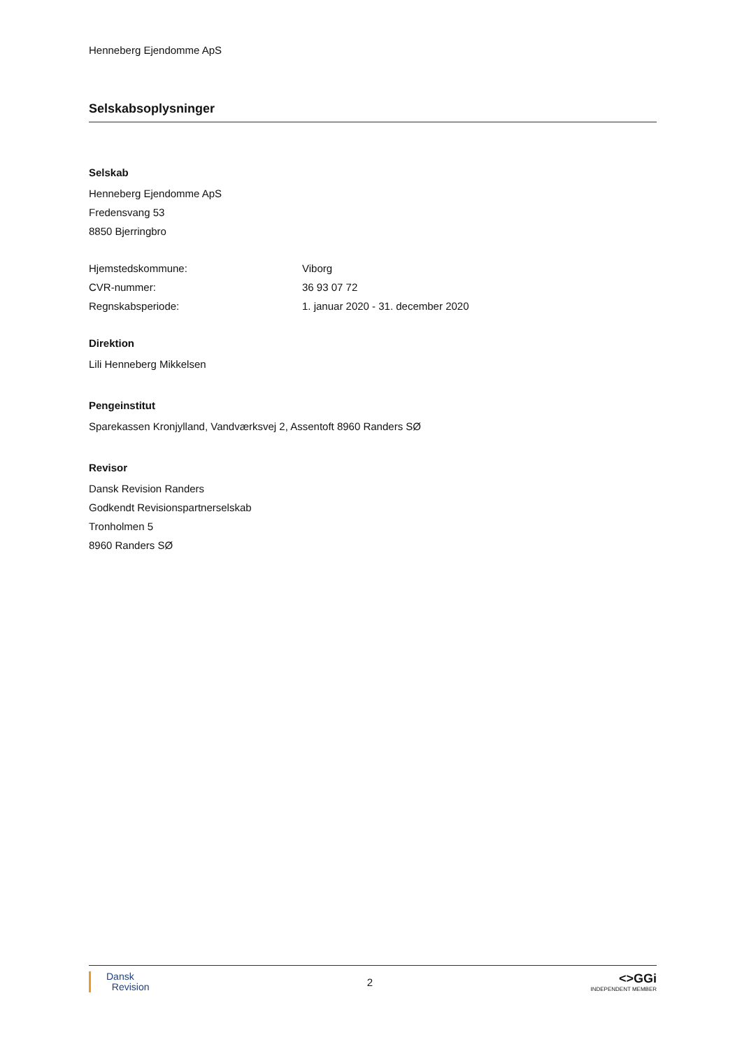Henneberg Ejendomme ApS
Selskabsoplysninger
Selskab
Henneberg Ejendomme ApS
Fredensvang 53
8850 Bjerringbro
Hjemstedskommune: Viborg
CVR-nummer: 36 93 07 72
Regnskabsperiode: 1. januar 2020 - 31. december 2020
Direktion
Lili Henneberg Mikkelsen
Pengeinstitut
Sparekassen Kronjylland, Vandværksvej 2, Assentoft 8960 Randers SØ
Revisor
Dansk Revision Randers
Godkendt Revisionspartnerselskab
Tronholmen 5
8960 Randers SØ
Dansk
Revision
2
<>GGi
INDEPENDENT MEMBER